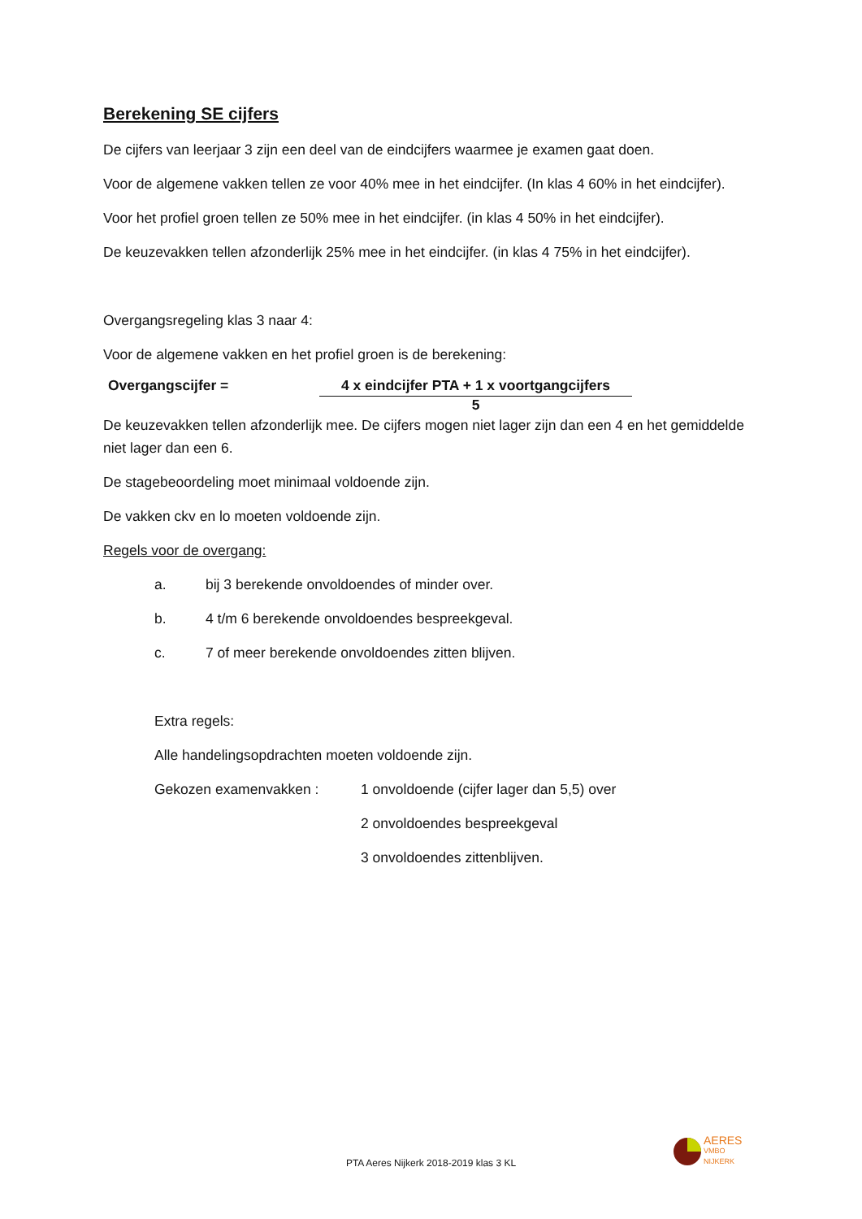Berekening SE cijfers
De cijfers van leerjaar 3 zijn een deel van de eindcijfers waarmee je examen gaat doen.
Voor de algemene vakken tellen ze voor 40% mee in het eindcijfer. (In klas 4 60% in het eindcijfer).
Voor het profiel groen tellen ze 50% mee in het eindcijfer. (in klas 4 50% in het eindcijfer).
De keuzevakken tellen afzonderlijk 25% mee in het eindcijfer. (in klas 4 75% in het eindcijfer).
Overgangsregeling klas 3 naar 4:
Voor de algemene vakken en het profiel groen is de berekening:
Overgangscijfer = 4 x eindcijfer PTA + 1 x voortgangcijfers
5
De keuzevakken tellen afzonderlijk mee. De cijfers mogen niet lager zijn dan een 4 en het gemiddelde niet lager dan een 6.
De stagebeoordeling moet minimaal voldoende zijn.
De vakken ckv en lo moeten voldoende zijn.
Regels voor de overgang:
a. bij 3 berekende onvoldoendes of minder over.
b. 4 t/m 6 berekende onvoldoendes bespreekgeval.
c. 7 of meer berekende onvoldoendes zitten blijven.
Extra regels:
Alle handelingsopdrachten moeten voldoende zijn.
Gekozen examenvakken :
1 onvoldoende (cijfer lager dan 5,5) over
2 onvoldoendes bespreekgeval
3 onvoldoendes zittenblijven.
PTA Aeres Nijkerk 2018-2019 klas 3 KL
AERES
VMBO
NIJKERK